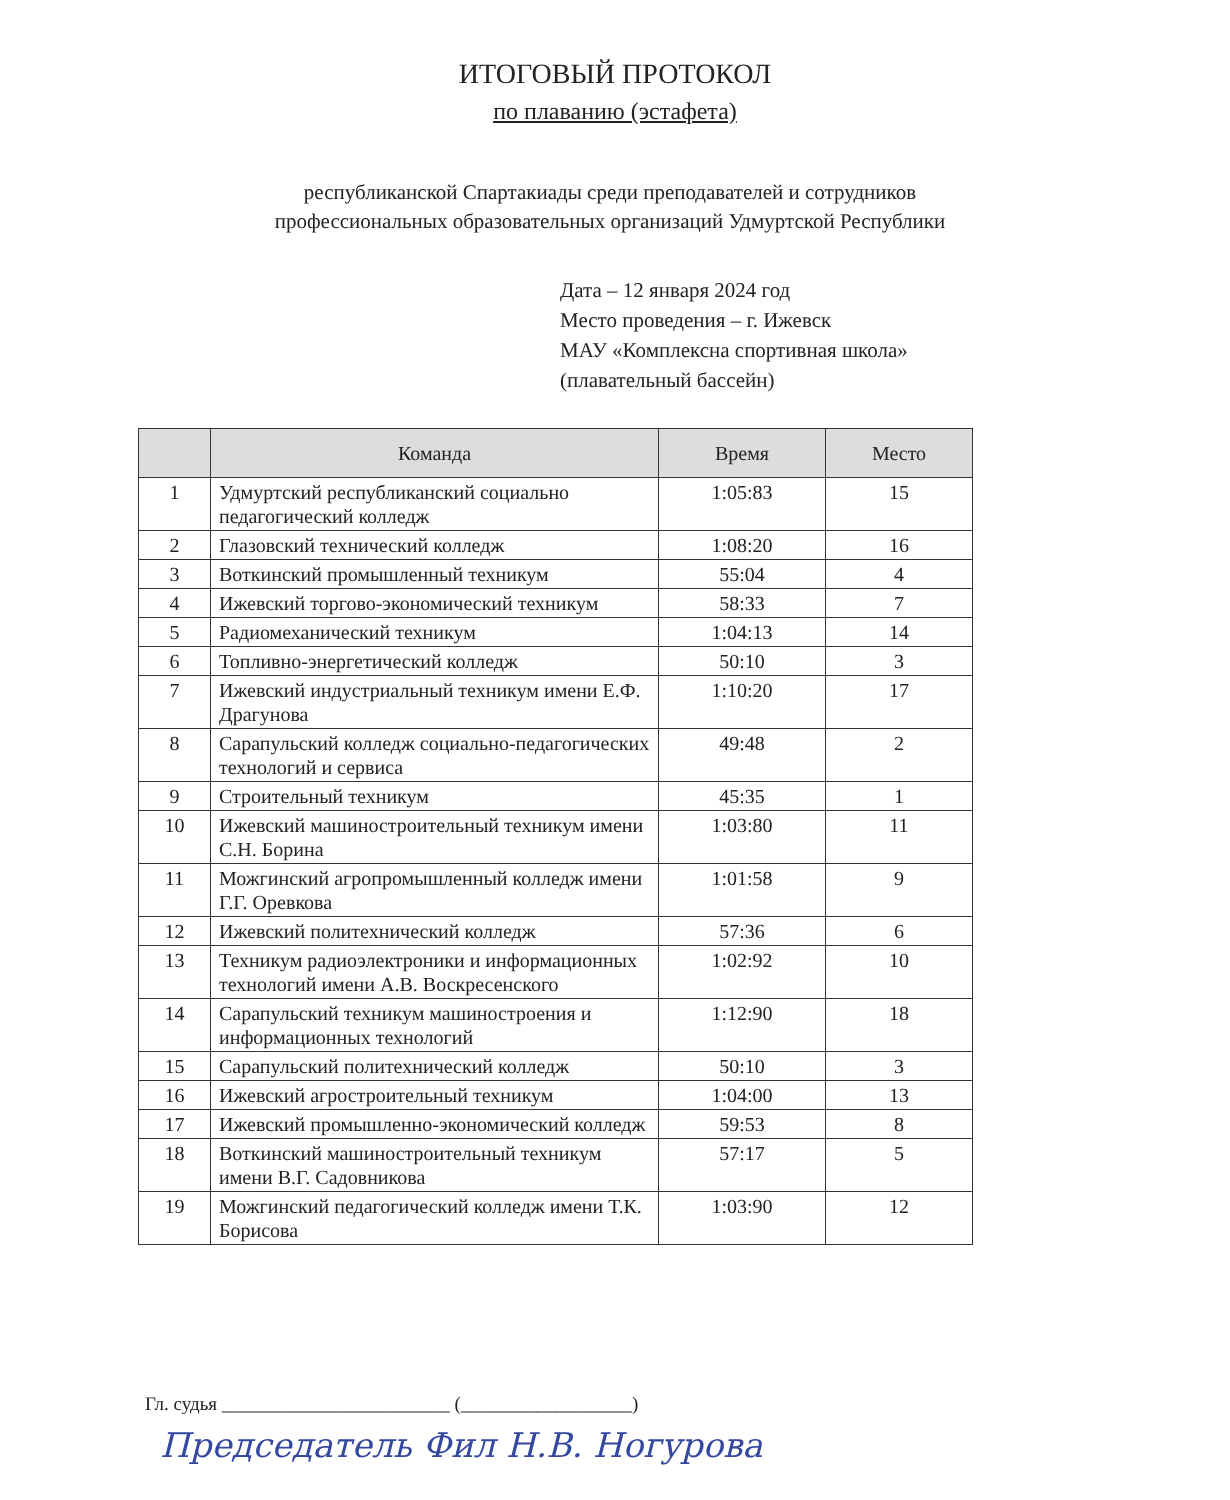ИТОГОВЫЙ ПРОТОКОЛ
по плаванию (эстафета)
республиканской Спартакиады среди преподавателей и сотрудников профессиональных образовательных организаций Удмуртской Республики
Дата – 12 января 2024 год
Место проведения – г. Ижевск
МАУ «Комплексна спортивная школа»
(плавательный бассейн)
| | Команда | Время | Место |
| --- | --- | --- | --- |
| 1 | Удмуртский республиканский социально педагогический колледж | 1:05:83 | 15 |
| 2 | Глазовский технический колледж | 1:08:20 | 16 |
| 3 | Воткинский промышленный техникум | 55:04 | 4 |
| 4 | Ижевский торгово-экономический техникум | 58:33 | 7 |
| 5 | Радиомеханический техникум | 1:04:13 | 14 |
| 6 | Топливно-энергетический колледж | 50:10 | 3 |
| 7 | Ижевский индустриальный техникум имени Е.Ф. Драгунова | 1:10:20 | 17 |
| 8 | Сарапульский колледж социально-педагогических технологий и сервиса | 49:48 | 2 |
| 9 | Строительный техникум | 45:35 | 1 |
| 10 | Ижевский машиностроительный техникум имени С.Н. Борина | 1:03:80 | 11 |
| 11 | Можгинский агропромышленный колледж имени Г.Г. Оревкова | 1:01:58 | 9 |
| 12 | Ижевский политехнический колледж | 57:36 | 6 |
| 13 | Техникум радиоэлектроники и информационных технологий имени А.В. Воскресенского | 1:02:92 | 10 |
| 14 | Сарапульский техникум машиностроения и информационных технологий | 1:12:90 | 18 |
| 15 | Сарапульский политехнический колледж | 50:10 | 3 |
| 16 | Ижевский агростроительный техникум | 1:04:00 | 13 |
| 17 | Ижевский промышленно-экономический колледж | 59:53 | 8 |
| 18 | Воткинский машиностроительный техникум имени В.Г. Садовникова | 57:17 | 5 |
| 19 | Можгинский педагогический колледж имени Т.К. Борисова | 1:03:90 | 12 |
Гл. судья ________________________ (__________________)
Председатель Фил Н.В. Ногурова